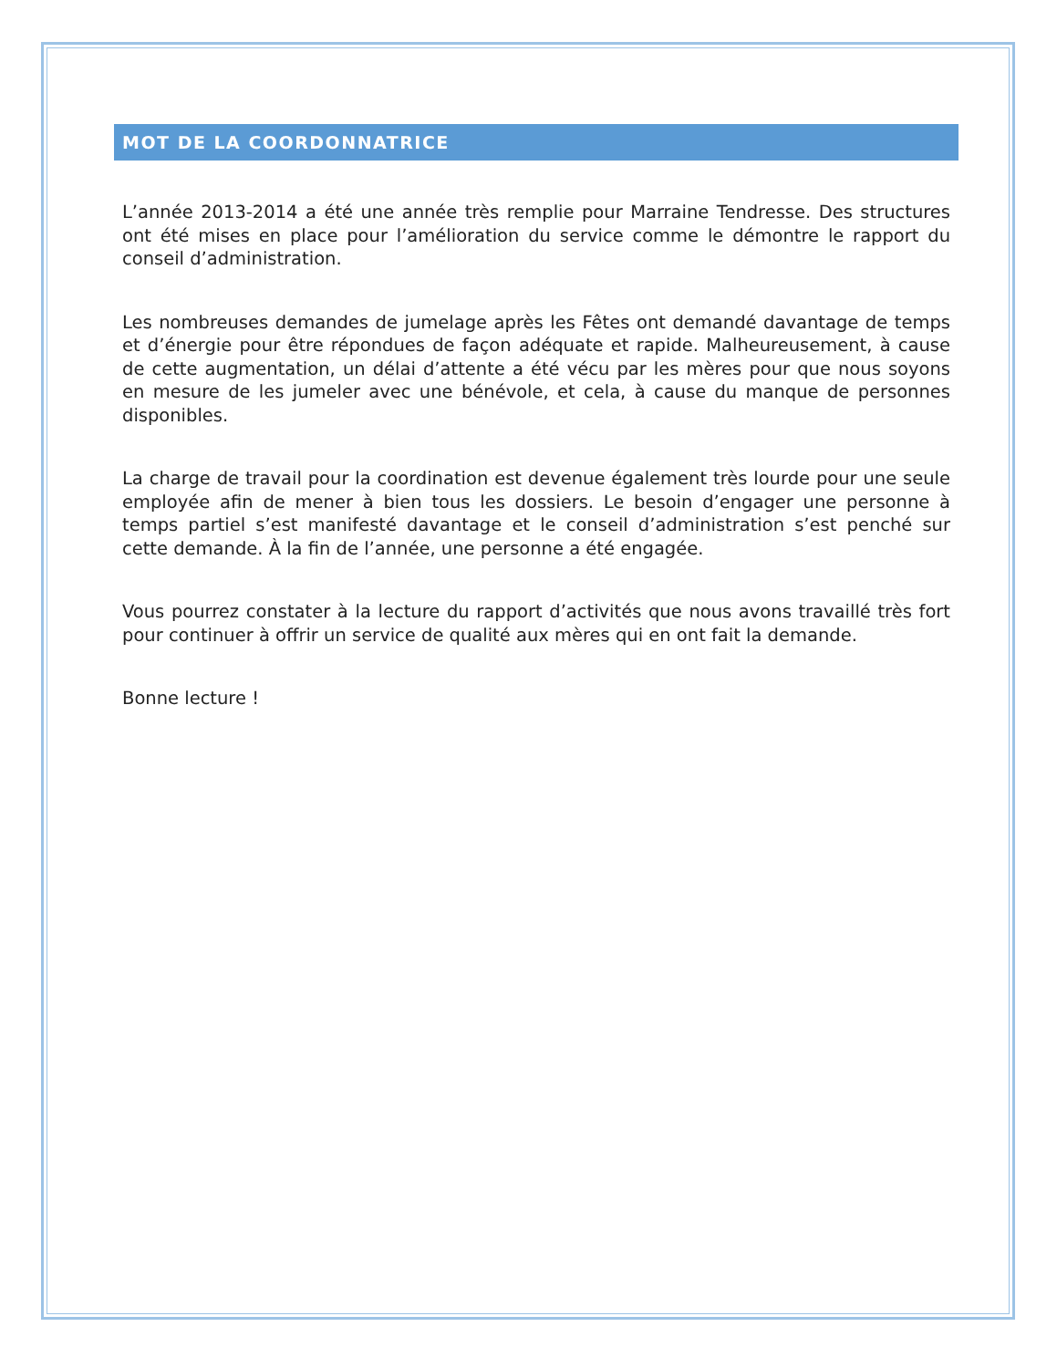MOT DE LA COORDONNATRICE
L’année 2013-2014 a été une année très remplie pour Marraine Tendresse. Des structures ont été mises en place pour l’amélioration du service comme le démontre le rapport du conseil d’administration.
Les nombreuses demandes de jumelage après les Fêtes ont demandé davantage de temps et d’énergie pour être répondues de façon adéquate et rapide. Malheureusement, à cause de cette augmentation, un délai d’attente a été vécu par les mères pour que nous soyons en mesure de les jumeler avec une bénévole, et cela, à cause du manque de personnes disponibles.
La charge de travail pour la coordination est devenue également très lourde pour une seule employée afin de mener à bien tous les dossiers. Le besoin d’engager une personne à temps partiel s’est manifesté davantage et le conseil d’administration s’est penché sur cette demande. À la fin de l’année, une personne a été engagée.
Vous pourrez constater à la lecture du rapport d’activités que nous avons travaillé très fort pour continuer à offrir un service de qualité aux mères qui en ont fait la demande.
Bonne lecture !